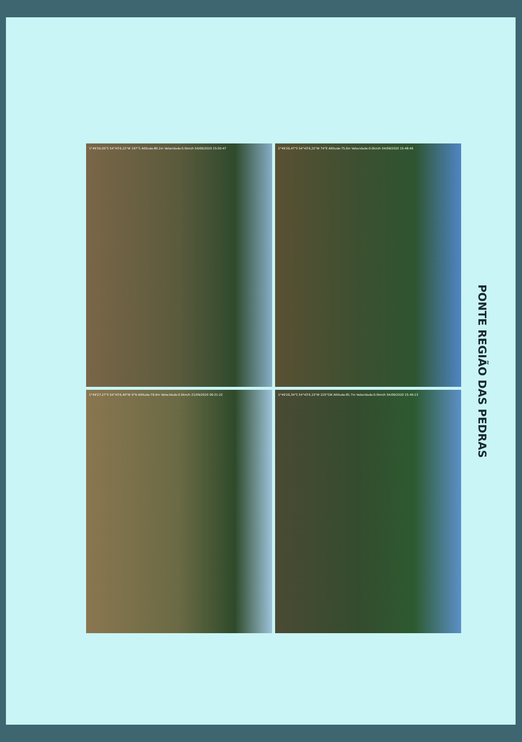1°49'26,00"S 54°43'6,22"W 197°S Altitude:80.2m Velocidade:0.0km/h 04/09/2020 15:50:47
1°49'26,47"S 54°43'6,22"W 74°E Altitude:75.6m Velocidade:0.0km/h 04/09/2020 15:48:46
1°49'27,27"S 54°43'6,40"W 9°N Altitude:76.9m Velocidade:0.0km/h 21/09/2020 09:31:22
1°49'26,34"S 54°43'6,15"W 225°SW Altitude:81.7m Velocidade:0.0km/h 04/09/2020 15:49:13
PONTE REGIÃO DAS PEDRAS